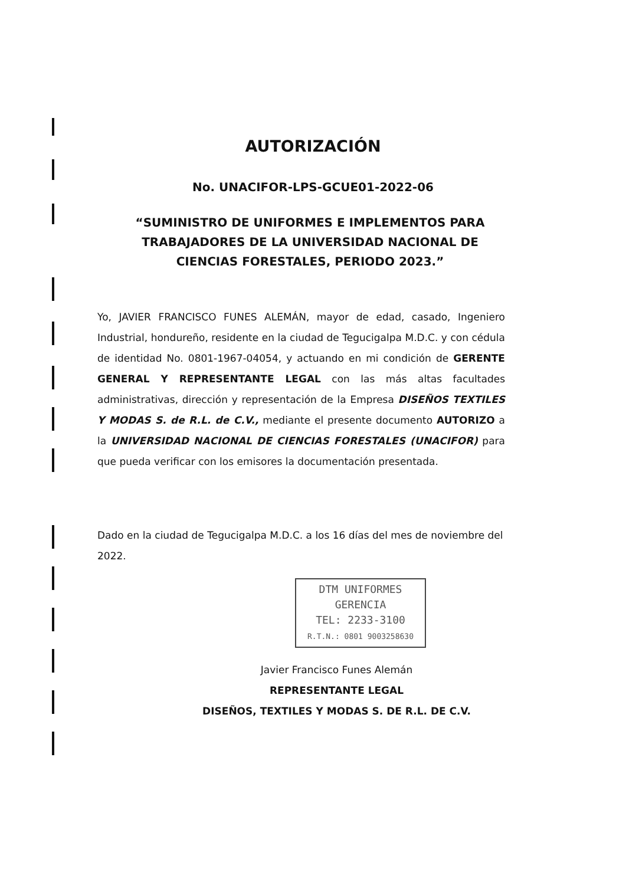AUTORIZACIÓN
No. UNACIFOR-LPS-GCUE01-2022-06
“SUMINISTRO DE UNIFORMES E IMPLEMENTOS PARA TRABAJADORES DE LA UNIVERSIDAD NACIONAL DE CIENCIAS FORESTALES, PERIODO 2023.”
Yo, JAVIER FRANCISCO FUNES ALEMÁN, mayor de edad, casado, Ingeniero Industrial, hondureño, residente en la ciudad de Tegucigalpa M.D.C. y con cédula de identidad No. 0801-1967-04054, y actuando en mi condición de GERENTE GENERAL Y REPRESENTANTE LEGAL con las más altas facultades administrativas, dirección y representación de la Empresa DISEÑOS TEXTILES Y MODAS S. de R.L. de C.V., mediante el presente documento AUTORIZO a la UNIVERSIDAD NACIONAL DE CIENCIAS FORESTALES (UNACIFOR) para que pueda verificar con los emisores la documentación presentada.
Dado en la ciudad de Tegucigalpa M.D.C. a los 16 días del mes de noviembre del 2022.
DTM UNIFORMES
GERENCIA
TEL: 2233-3100
R.T.N.: 0801 9003258630
Javier Francisco Funes Alemán
REPRESENTANTE LEGAL
DISEÑOS, TEXTILES Y MODAS S. DE R.L. DE C.V.